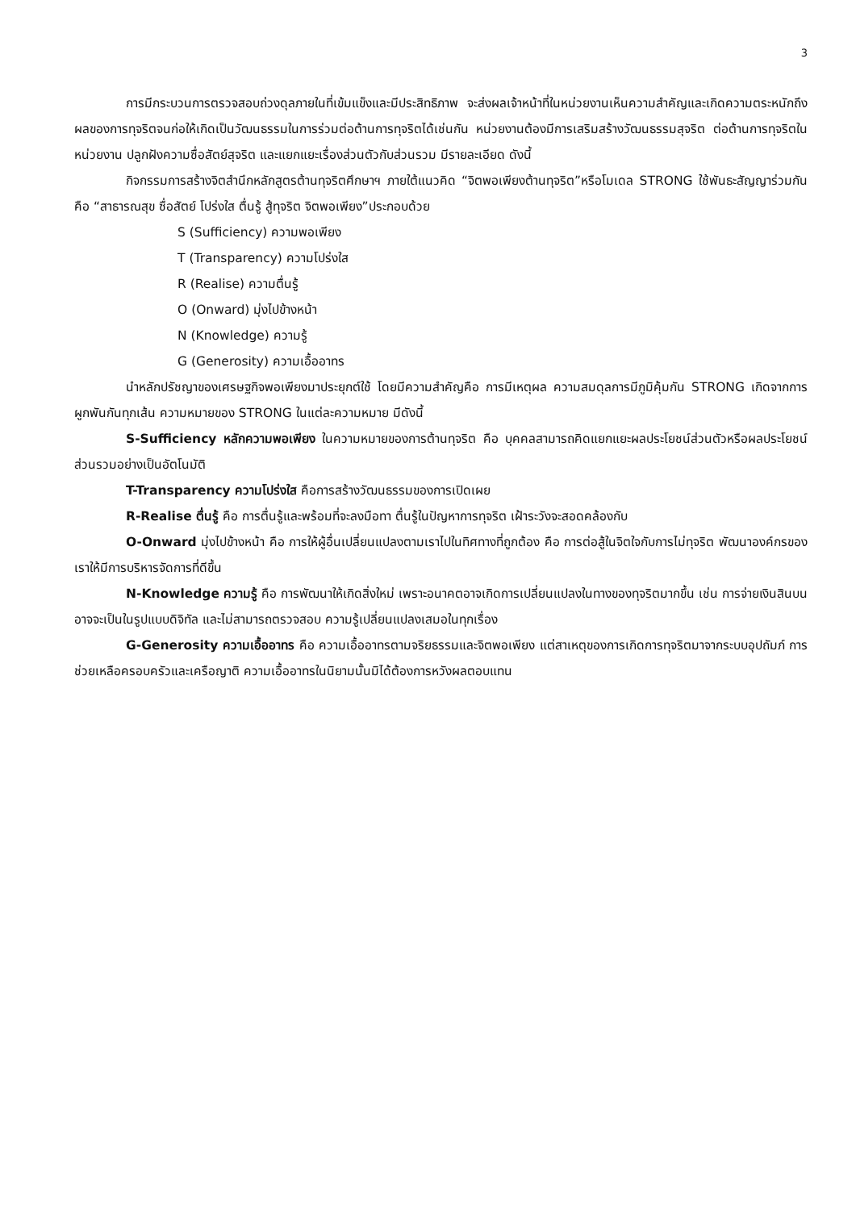3
การมีกระบวนการตรวจสอบถ่วงดุลภายในที่เข้มแข็งและมีประสิทธิภาพ จะส่งผลเจ้าหน้าที่ในหน่วยงานเห็นความสำคัญและเกิดความตระหนักถึงผลของการทุจริตจนก่อให้เกิดเป็นวัฒนธรรมในการร่วมต่อต้านการทุจริตได้เช่นกัน หน่วยงานต้องมีการเสริมสร้างวัฒนธรรมสุจริต ต่อต้านการทุจริตในหน่วยงาน ปลูกฝังความซื่อสัตย์สุจริต และแยกแยะเรื่องส่วนตัวกับส่วนรวม มีรายละเอียด ดังนี้
กิจกรรมการสร้างจิตสำนึกหลักสูตรต้านทุจริตศึกษาฯ ภายใต้แนวคิด “จิตพอเพียงต้านทุจริต”หรือโมเดล STRONG ใช้พันธะสัญญาร่วมกัน คือ “สาธารณสุข ซื่อสัตย์ โปร่งใส ตื่นรู้ สู้ทุจริต จิตพอเพียง”ประกอบด้วย
S (Sufficiency) ความพอเพียง
T (Transparency) ความโปร่งใส
R (Realise) ความตื่นรู้
O (Onward) มุ่งไปข้างหน้า
N (Knowledge) ความรู้
G (Generosity) ความเอื้ออาทร
นำหลักปรัชญาของเศรษฐกิจพอเพียงมาประยุกต์ใช้ โดยมีความสำคัญคือ การมีเหตุผล ความสมดุลการมีภูมิคุ้มกัน STRONG เกิดจากการผูกพันกันทุกเส้น ความหมายของ STRONG ในแต่ละความหมาย มีดังนี้
S-Sufficiency หลักความพอเพียง ในความหมายของการต้านทุจริต คือ บุคคลสามารถคิดแยกแยะผลประโยชน์ส่วนตัวหรือผลประโยชน์ส่วนรวมอย่างเป็นอัตโนมัติ
T-Transparency ความโปร่งใส คือการสร้างวัฒนธรรมของการเปิดเผย
R-Realise ตื่นรู้ คือ การตื่นรู้และพร้อมที่จะลงมือทา ตื่นรู้ในปัญหาการทุจริต เฝ้าระวังจะสอดคล้องกับ
O-Onward มุ่งไปข้างหน้า คือ การให้ผู้อื่นเปลี่ยนแปลงตามเราไปในทิศทางที่ถูกต้อง คือ การต่อสู้ในจิตใจกับการไม่ทุจริต พัฒนาองค์กรของเราให้มีการบริหารจัดการที่ดีขึ้น
N-Knowledge ความรู้ คือ การพัฒนาให้เกิดสิ่งใหม่ เพราะอนาคตอาจเกิดการเปลี่ยนแปลงในทางของทุจริตมากขึ้น เช่น การจ่ายเงินสินบนอาจจะเป็นในรูปแบบดิจิทัล และไม่สามารถตรวจสอบ ความรู้เปลี่ยนแปลงเสมอในทุกเรื่อง
G-Generosity ความเอื้ออาทร คือ ความเอื้ออาทรตามจริยธรรมและจิตพอเพียง แต่สาเหตุของการเกิดการทุจริตมาจากระบบอุปถัมภ์ การช่วยเหลือครอบครัวและเครือญาติ ความเอื้ออาทรในนิยามนั้นมิได้ต้องการหวังผลตอบแทน